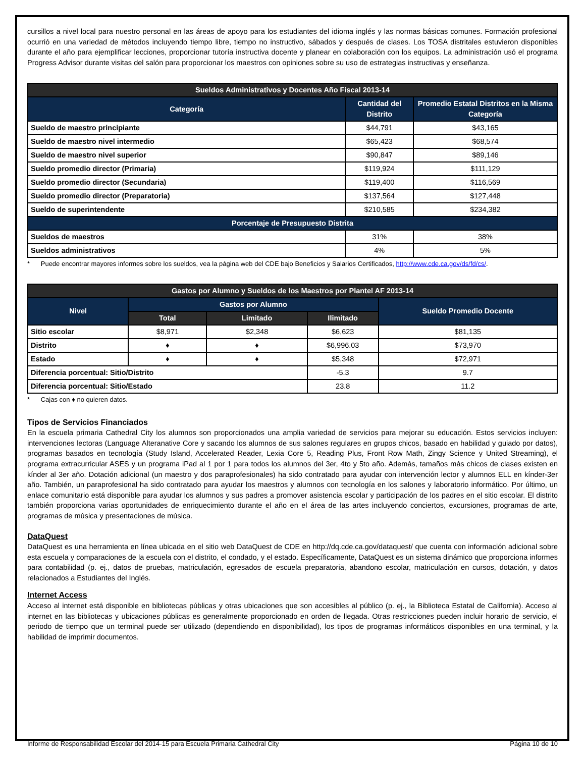cursillos a nivel local para nuestro personal en las áreas de apoyo para los estudiantes del idioma inglés y las normas básicas comunes. Formación profesional ocurrió en una variedad de métodos incluyendo tiempo libre, tiempo no instructivo, sábados y después de clases. Los TOSA distritales estuvieron disponibles durante el año para ejemplificar lecciones, proporcionar tutoría instructiva docente y planear en colaboración con los equipos. La administración usó el programa Progress Advisor durante visitas del salón para proporcionar los maestros con opiniones sobre su uso de estrategias instructivas y enseñanza.
| Sueldos Administrativos y Docentes Año Fiscal 2013-14 | | |
| --- | --- | --- |
| Categoría | Cantidad del Distrito | Promedio Estatal Distritos en la Misma Categoría |
| Sueldo de maestro principiante | $44,791 | $43,165 |
| Sueldo de maestro nivel intermedio | $65,423 | $68,574 |
| Sueldo de maestro nivel superior | $90,847 | $89,146 |
| Sueldo promedio director (Primaria) | $119,924 | $111,129 |
| Sueldo promedio director (Secundaria) | $119,400 | $116,569 |
| Sueldo promedio director (Preparatoria) | $137,564 | $127,448 |
| Sueldo de superintendente | $210,585 | $234,382 |
| Porcentaje de Presupuesto Distrita | | |
| Sueldos de maestros | 31% | 38% |
| Sueldos administrativos | 4% | 5% |
* Puede encontrar mayores informes sobre los sueldos, vea la página web del CDE bajo Beneficios y Salarios Certificados, http://www.cde.ca.gov/ds/fd/cs/.
| Gastos por Alumno y Sueldos de los Maestros por Plantel AF 2013-14 | | | | |
| --- | --- | --- | --- | --- |
| Nivel | Gastos por Alumno | | | Sueldo Promedio Docente |
| | Total | Limitado | Ilimitado | |
| Sitio escolar | $8,971 | $2,348 | $6,623 | $81,135 |
| Distrito | ♦ | ♦ | $6,996.03 | $73,970 |
| Estado | ♦ | ♦ | $5,348 | $72,971 |
| Diferencia porcentual: Sitio/Distrito | | | -5.3 | 9.7 |
| Diferencia porcentual: Sitio/Estado | | | 23.8 | 11.2 |
* Cajas con ♦ no quieren datos.
Tipos de Servicios Financiados
En la escuela primaria Cathedral City los alumnos son proporcionados una amplia variedad de servicios para mejorar su educación. Estos servicios incluyen: intervenciones lectoras (Language Alteranative Core y sacando los alumnos de sus salones regulares en grupos chicos, basado en habilidad y guiado por datos), programas basados en tecnología (Study Island, Accelerated Reader, Lexia Core 5, Reading Plus, Front Row Math, Zingy Science y United Streaming), el programa extracurricular ASES y un programa iPad al 1 por 1 para todos los alumnos del 3er, 4to y 5to año. Además, tamaños más chicos de clases existen en kínder al 3er año. Dotación adicional (un maestro y dos paraprofesionales) ha sido contratado para ayudar con intervención lector y alumnos ELL en kínder-3er año. También, un paraprofesional ha sido contratado para ayudar los maestros y alumnos con tecnología en los salones y laboratorio informático. Por último, un enlace comunitario está disponible para ayudar los alumnos y sus padres a promover asistencia escolar y participación de los padres en el sitio escolar. El distrito también proporciona varias oportunidades de enriquecimiento durante el año en el área de las artes incluyendo conciertos, excursiones, programas de arte, programas de música y presentaciones de música.
DataQuest
DataQuest es una herramienta en línea ubicada en el sitio web DataQuest de CDE en http://dq.cde.ca.gov/dataquest/ que cuenta con información adicional sobre esta escuela y comparaciones de la escuela con el distrito, el condado, y el estado. Específicamente, DataQuest es un sistema dinámico que proporciona informes para contabilidad (p. ej., datos de pruebas, matriculación, egresados de escuela preparatoria, abandono escolar, matriculación en cursos, dotación, y datos relacionados a Estudiantes del Inglés.
Internet Access
Acceso al internet está disponible en bibliotecas públicas y otras ubicaciones que son accesibles al público (p. ej., la Biblioteca Estatal de California). Acceso al internet en las bibliotecas y ubicaciones públicas es generalmente proporcionado en orden de llegada. Otras restricciones pueden incluir horario de servicio, el periodo de tiempo que un terminal puede ser utilizado (dependiendo en disponibilidad), los tipos de programas informáticos disponibles en una terminal, y la habilidad de imprimir documentos.
Informe de Responsabilidad Escolar del 2014-15 para Escuela Primaria Cathedral City Página 10 de 10